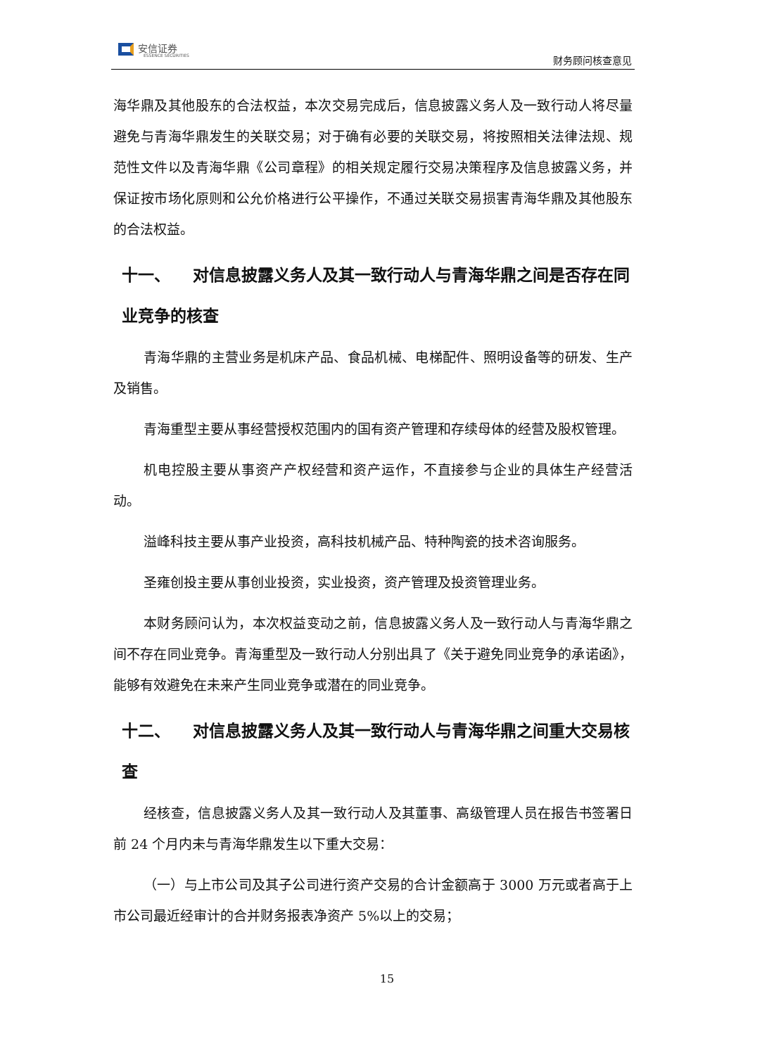安信证券
ESSENCE SECURITIES
财务顾问核查意见
海华鼎及其他股东的合法权益，本次交易完成后，信息披露义务人及一致行动人将尽量避免与青海华鼎发生的关联交易；对于确有必要的关联交易，将按照相关法律法规、规范性文件以及青海华鼎《公司章程》的相关规定履行交易决策程序及信息披露义务，并保证按市场化原则和公允价格进行公平操作，不通过关联交易损害青海华鼎及其他股东的合法权益。
十一、 对信息披露义务人及其一致行动人与青海华鼎之间是否存在同业竞争的核查
青海华鼎的主营业务是机床产品、食品机械、电梯配件、照明设备等的研发、生产及销售。
青海重型主要从事经营授权范围内的国有资产管理和存续母体的经营及股权管理。
机电控股主要从事资产产权经营和资产运作，不直接参与企业的具体生产经营活动。
溢峰科技主要从事产业投资，高科技机械产品、特种陶瓷的技术咨询服务。
圣雍创投主要从事创业投资，实业投资，资产管理及投资管理业务。
本财务顾问认为，本次权益变动之前，信息披露义务人及一致行动人与青海华鼎之间不存在同业竞争。青海重型及一致行动人分别出具了《关于避免同业竞争的承诺函》，能够有效避免在未来产生同业竞争或潜在的同业竞争。
十二、 对信息披露义务人及其一致行动人与青海华鼎之间重大交易核查
经核查，信息披露义务人及其一致行动人及其董事、高级管理人员在报告书签署日前 24 个月内未与青海华鼎发生以下重大交易：
（一）与上市公司及其子公司进行资产交易的合计金额高于 3000 万元或者高于上市公司最近经审计的合并财务报表净资产 5%以上的交易；
15